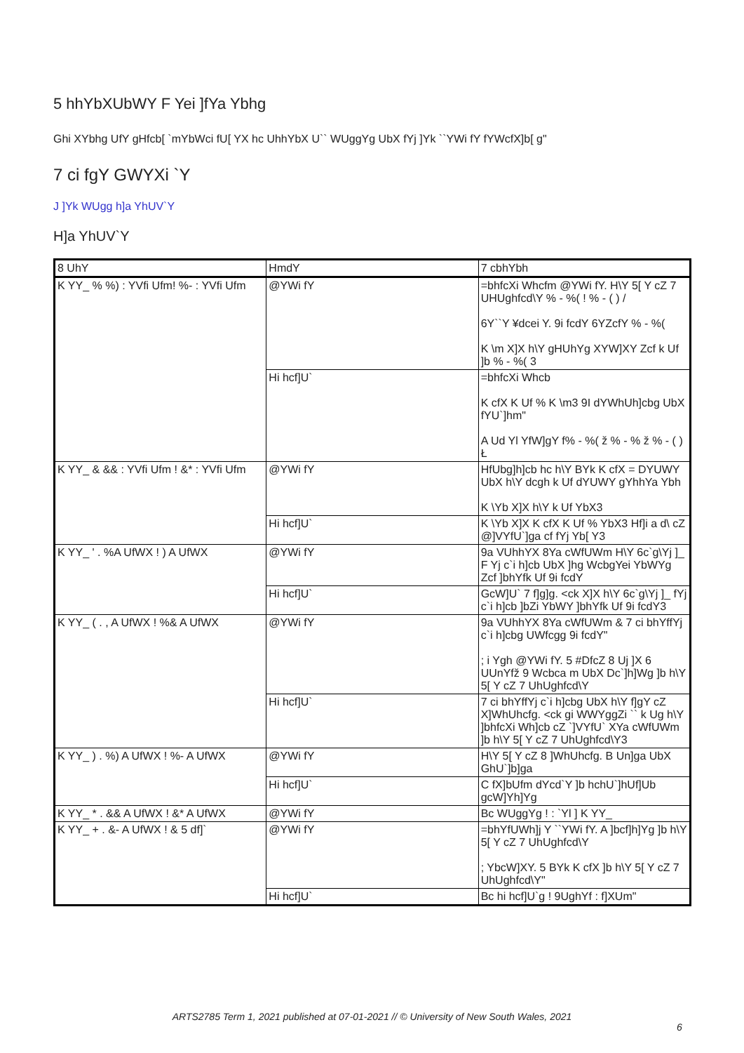5 hhYbXUbWY F Yei ]fYa Ybhg
Ghi XYbhg UfY gHfcb[ `mYbWci fU[ YX hc UhhYbX U`` WUggYg UbX fYj ]Yk ``YWi fY fYWcfX]b[ g"
7 ci fgY GWYXi `Y
J ]Yk WUgg h]a YhUV`Y
H]a YhUV`Y
| 8 UhY | HmdY | 7 cbhYbh |
| --- | --- | --- |
| K YY_ % %) : YVfi Ufm! %- : YVfi Ufm | @YWi fY | =bhfcXi Whcfm @YWi fY. H\Y 5[ Y cZ 7 UHUghfcd\Y % - %( ! % - ( ) / 6Y``Y ¥dcei Y. 9i fcdY 6YZcfY % - %( K \m X]X h\Y gHUhYg XYW]XY Zcf k Uf ]b % - %( 3 |
| | Hi hcf]U` | =bhfcXi Whcb K cfX K Uf % K \m3 9I dYWhUh]cbg UbX fYU`]hm" A Ud Yl YfW]gY f% - %( ž % - % ž % - ( ) Ł |
| K YY_ & && : YVfi Ufm ! &* : YVfi Ufm | @YWi fY | HfUbg]h]cb hc h\Y BYk K cfX = DYUWY UbX h\Y dcgh k Uf dYUWY gYhhYa Ybh K \Yb X]X h\Y k Uf YbX3 |
| | Hi hcf]U` | K \Yb X]X K cfX K Uf % YbX3 Hf]i a d\ cZ @]VYfU`]ga cf fYj Yb[ Y3 |
| K YY_ ' . %A UfWX ! ) A UfWX | @YWi fY | 9a VUhhYX 8Ya cWfUWm H\Y 6c`g\Yj ]_ F Yj c`i h]cb UbX ]hg WcbgYei YbWYg Zcf ]bhYfk Uf 9i fcdY |
| | Hi hcf]U` | GcW]U` 7 f]g]g. <ck X]X h\Y 6c`g\Yj ]_ fYj c`i h]cb ]bZi YbWY ]bhYfk Uf 9i fcdY3 |
| K YY_ ( . , A UfWX ! %& A UfWX | @YWi fY | 9a VUhhYX 8Ya cWfUWm & 7 ci bhYffYj c`i h]cbg UWfcgg 9i fcdY" ; i Ygh @YWi fY. 5 #DfcZ 8 Uj ]X 6 UUnYfž 9 Wcbca m UbX Dc`]h]Wg ]b h\Y 5[ Y cZ 7 UhUghfcd\Y |
| | Hi hcf]U` | 7 ci bhYffYj c`i h]cbg UbX h\Y f]gY cZ X]WhUhcfg. <ck gi WWYggZi `` k Ug h\Y ]bhfcXi Wh]cb cZ `]VYfU` XYa cWfUWm ]b h\Y 5[ Y cZ 7 UhUghfcd\Y3 |
| K YY_ ) . %) A UfWX ! %- A UfWX | @YWi fY | H\Y 5[ Y cZ 8 ]WhUhcfg. B Un]ga UbX GhU`]b]ga |
| | Hi hcf]U` | C fX]bUfm dYcd`Y ]b hchU`]hUf]Ub gcW]Yh]Yg |
| K YY_ * . && A UfWX ! &* A UfWX | @YWi fY | Bc WUggYg ! : `Yl ] K YY_ |
| K YY_ + . &- A UfWX ! & 5 df]` | @YWi fY | =bhYfUWh]j Y ``YWi fY. A ]bcf]h]Yg ]b h\Y 5[ Y cZ 7 UhUghfcd\Y ; YbcW]XY. 5 BYk K cfX ]b h\Y 5[ Y cZ 7 UhUghfcd\Y" |
| | Hi hcf]U` | Bc hi hcf]U`g ! 9UghYf : f]XUm" |
ARTS2785 Term 1, 2021 published at 07-01-2021 // © University of New South Wales, 2021
6